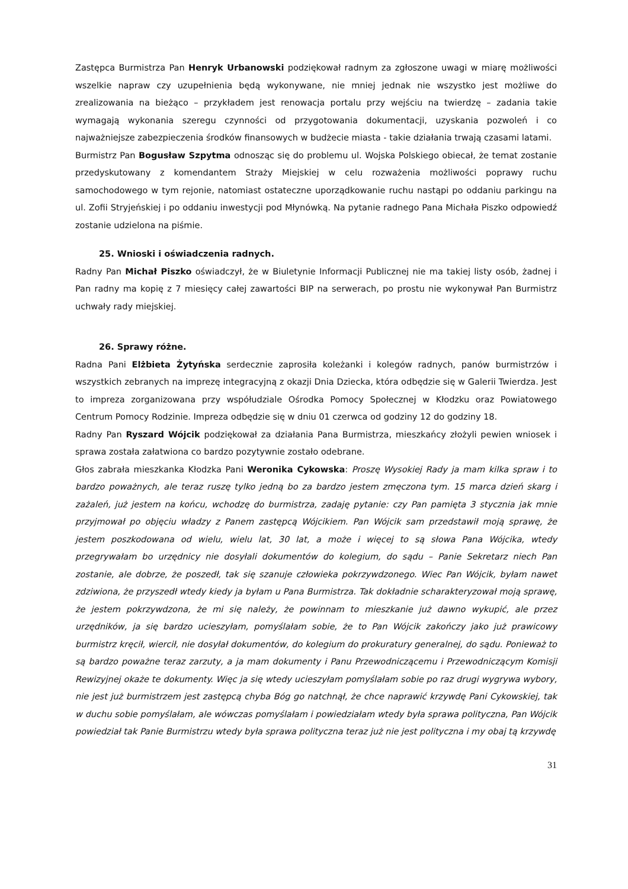Zastępca Burmistrza Pan Henryk Urbanowski podziękował radnym za zgłoszone uwagi w miarę możliwości wszelkie napraw czy uzupełnienia będą wykonywane, nie mniej jednak nie wszystko jest możliwe do zrealizowania na bieżąco – przykładem jest renowacja portalu przy wejściu na twierdzę – zadania takie wymagają wykonania szeregu czynności od przygotowania dokumentacji, uzyskania pozwoleń i co najważniejsze zabezpieczenia środków finansowych w budżecie miasta - takie działania trwają czasami latami.
Burmistrz Pan Bogusław Szpytma odnosząc się do problemu ul. Wojska Polskiego obiecał, że temat zostanie przedyskutowany z komendantem Straży Miejskiej w celu rozważenia możliwości poprawy ruchu samochodowego w tym rejonie, natomiast ostateczne uporządkowanie ruchu nastąpi po oddaniu parkingu na ul. Zofii Stryjeńskiej i po oddaniu inwestycji pod Młynówką. Na pytanie radnego Pana Michała Piszko odpowiedź zostanie udzielona na piśmie.
25. Wnioski i oświadczenia radnych.
Radny Pan Michał Piszko oświadczył, że w Biuletynie Informacji Publicznej nie ma takiej listy osób, żadnej i Pan radny ma kopię z 7 miesięcy całej zawartości BIP na serwerach, po prostu nie wykonywał Pan Burmistrz uchwały rady miejskiej.
26. Sprawy różne.
Radna Pani Elżbieta Żytyńska serdecznie zaprosiła koleżanki i kolegów radnych, panów burmistrzów i wszystkich zebranych na imprezę integracyjną z okazji Dnia Dziecka, która odbędzie się w Galerii Twierdza. Jest to impreza zorganizowana przy współudziale Ośrodka Pomocy Społecznej w Kłodzku oraz Powiatowego Centrum Pomocy Rodzinie. Impreza odbędzie się w dniu 01 czerwca od godziny 12 do godziny 18.
Radny Pan Ryszard Wójcik podziękował za działania Pana Burmistrza, mieszkańcy złożyli pewien wniosek i sprawa została załatwiona co bardzo pozytywnie zostało odebrane.
Głos zabrała mieszkanka Kłodzka Pani Weronika Cykowska: Proszę Wysokiej Rady ja mam kilka spraw i to bardzo poważnych, ale teraz ruszę tylko jedną bo za bardzo jestem zmęczona tym. 15 marca dzień skarg i zażaleń, już jestem na końcu, wchodzę do burmistrza, zadaję pytanie: czy Pan pamięta 3 stycznia jak mnie przyjmował po objęciu władzy z Panem zastępcą Wójcikiem. Pan Wójcik sam przedstawił moją sprawę, że jestem poszkodowana od wielu, wielu lat, 30 lat, a może i więcej to są słowa Pana Wójcika, wtedy przegrywałam bo urzędnicy nie dosyłali dokumentów do kolegium, do sądu – Panie Sekretarz niech Pan zostanie, ale dobrze, że poszedł, tak się szanuje człowieka pokrzywdzonego. Wiec Pan Wójcik, byłam nawet zdziwiona, że przyszedł wtedy kiedy ja byłam u Pana Burmistrza. Tak dokładnie scharakteryzował moją sprawę, że jestem pokrzywdzona, że mi się należy, że powinnam to mieszkanie już dawno wykupić, ale przez urzędników, ja się bardzo ucieszyłam, pomyślałam sobie, że to Pan Wójcik zakończy jako już prawicowy burmistrz kręcił, wiercił, nie dosyłał dokumentów, do kolegium do prokuratury generalnej, do sądu. Ponieważ to są bardzo poważne teraz zarzuty, a ja mam dokumenty i Panu Przewodniczącemu i Przewodniczącym Komisji Rewizyjnej okaże te dokumenty. Więc ja się wtedy ucieszyłam pomyślałam sobie po raz drugi wygrywa wybory, nie jest już burmistrzem jest zastępcą chyba Bóg go natchnął, że chce naprawić krzywdę Pani Cykowskiej, tak w duchu sobie pomyślałam, ale wówczas pomyślałam i powiedziałam wtedy była sprawa polityczna, Pan Wójcik powiedział tak Panie Burmistrzu wtedy była sprawa polityczna teraz już nie jest polityczna i my obaj tą krzywdę
31